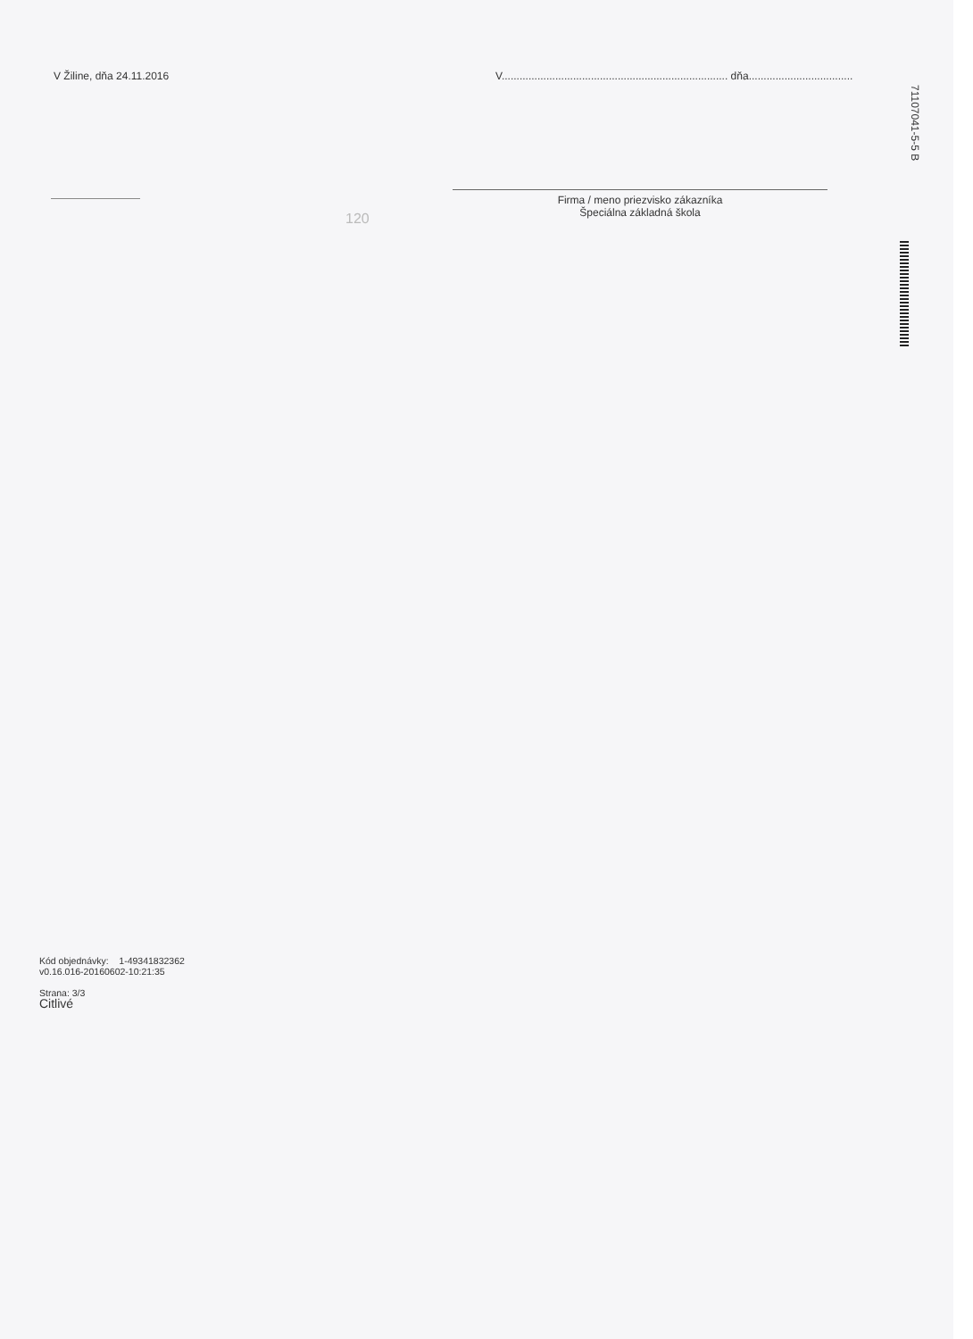V Žiline, dňa 24.11.2016 V............................................................................ dňa...................................
120
Firma / meno priezvisko zákazníka
Špeciálna základná škola
71107041-5-5 B
Kód objednávky: 1-49341832362
v0.16.016-20160602-10:21:35
Strana: 3/3
Citlivé